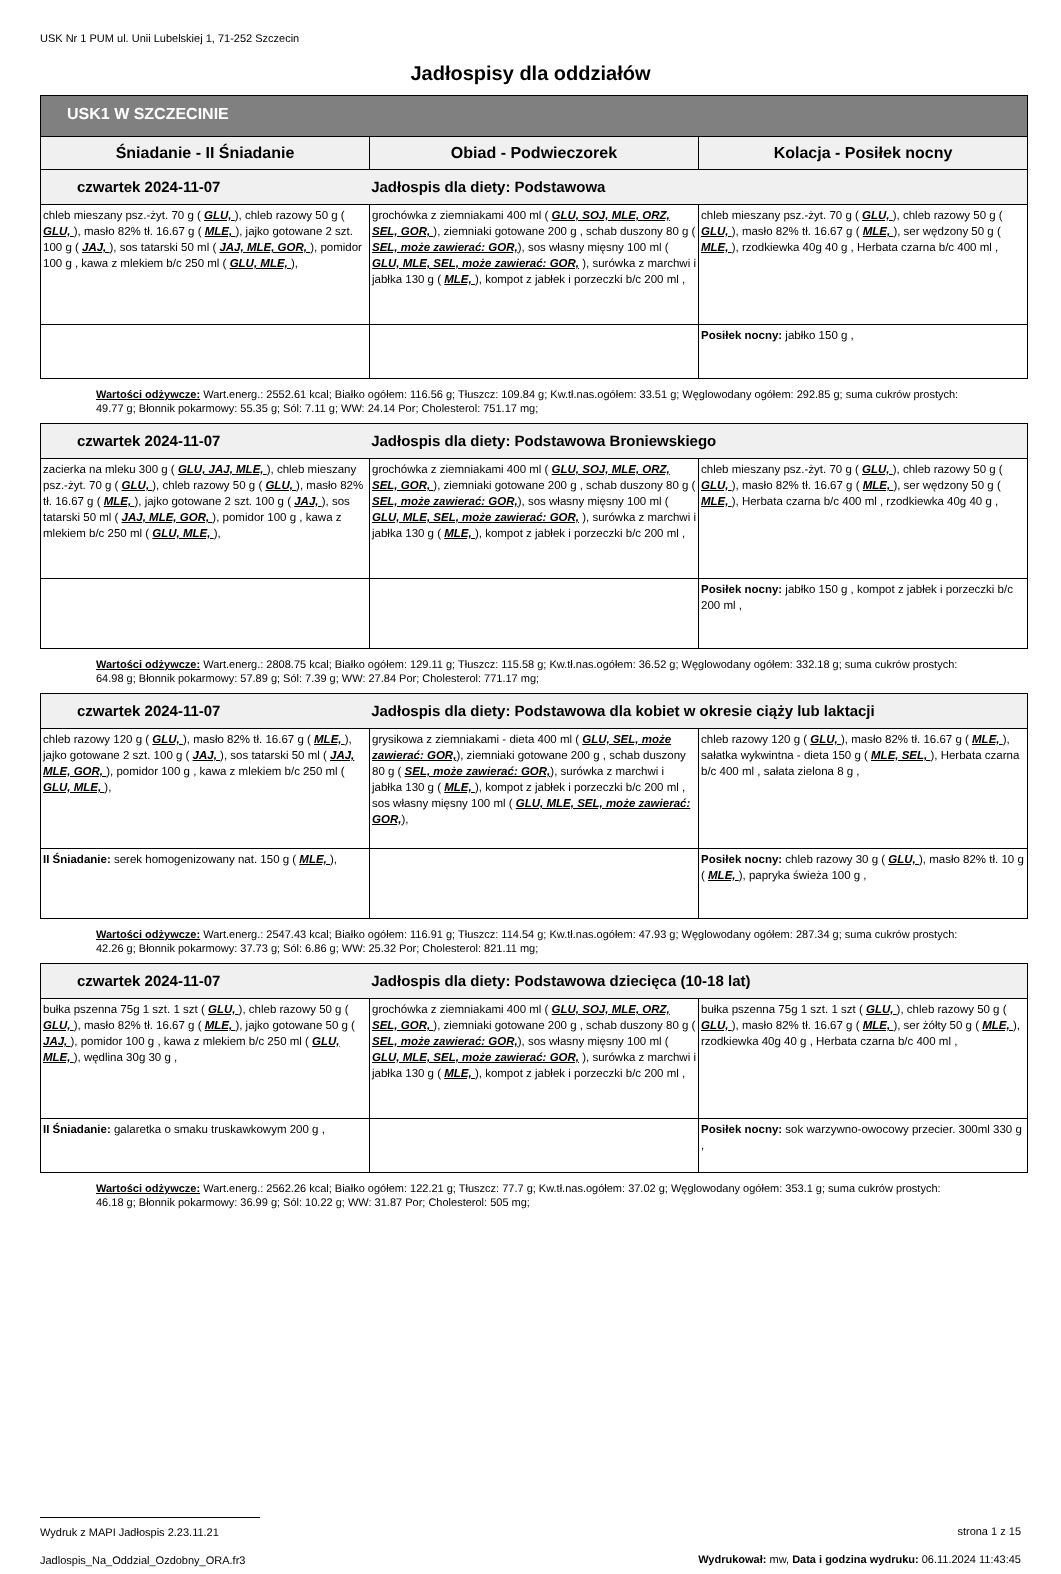USK Nr 1 PUM ul. Unii Lubelskiej 1, 71-252 Szczecin
Jadłospisy dla oddziałów
| USK1 W SZCZECINIE | | |
| --- | --- | --- |
| Śniadanie - II Śniadanie | Obiad - Podwieczorek | Kolacja - Posiłek nocny |
| czwartek 2024-11-07 Jadłospis dla diety: Podstawowa | | |
| chleb mieszany psz.-żyt. 70 g ( GLU, ), chleb razowy 50 g ( GLU, ), masło 82% tł. 16.67 g ( MLE, ), jajko gotowane 2 szt. 100 g ( JAJ, ), sos tatarski 50 ml ( JAJ, MLE, GOR, ), pomidor 100 g , kawa z mlekiem b/c 250 ml ( GLU, MLE, ), | grochówka z ziemniakami 400 ml ( GLU, SOJ, MLE, ORZ, SEL, GOR, ), ziemniaki gotowane 200 g , schab duszony 80 g ( SEL, może zawierać: GOR, ), sos własny mięsny 100 ml ( GLU, MLE, SEL, może zawierać: GOR, ), surówka z marchwi i jabłka 130 g ( MLE, ), kompot z jabłek i porzeczki b/c 200 ml , | chleb mieszany psz.-żyt. 70 g ( GLU, ), chleb razowy 50 g ( GLU, ), masło 82% tł. 16.67 g ( MLE, ), ser wędzony 50 g ( MLE, ), rzodkiewka 40g 40 g , Herbata czarna b/c 400 ml , |
| | | Posiłek nocny: jabłko 150 g , |
Wartości odżywcze: Wart.energ.: 2552.61 kcal; Białko ogółem: 116.56 g; Tłuszcz: 109.84 g; Kw.tł.nas.ogółem: 33.51 g; Węglowodany ogółem: 292.85 g; suma cukrów prostych: 49.77 g; Błonnik pokarmowy: 55.35 g; Sól: 7.11 g; WW: 24.14 Por; Cholesterol: 751.17 mg;
| czwartek 2024-11-07 Jadłospis dla diety: Podstawowa Broniewskiego | | |
| zacierka na mleku 300 g ( GLU, JAJ, MLE, ), chleb mieszany psz.-żyt. 70 g ( GLU, ), chleb razowy 50 g ( GLU, ), masło 82% tł. 16.67 g ( MLE, ), jajko gotowane 2 szt. 100 g ( JAJ, ), sos tatarski 50 ml ( JAJ, MLE, GOR, ), pomidor 100 g , kawa z mlekiem b/c 250 ml ( GLU, MLE, ), | grochówka z ziemniakami 400 ml ( GLU, SOJ, MLE, ORZ, SEL, GOR, ), ziemniaki gotowane 200 g , schab duszony 80 g ( SEL, może zawierać: GOR, ), sos własny mięsny 100 ml ( GLU, MLE, SEL, może zawierać: GOR, ), surówka z marchwi i jabłka 130 g ( MLE, ), kompot z jabłek i porzeczki b/c 200 ml , | chleb mieszany psz.-żyt. 70 g ( GLU, ), chleb razowy 50 g ( GLU, ), masło 82% tł. 16.67 g ( MLE, ), ser wędzony 50 g ( MLE, ), Herbata czarna b/c 400 ml , rzodkiewka 40g 40 g , |
| | | Posiłek nocny: jabłko 150 g , kompot z jabłek i porzeczki b/c 200 ml , |
Wartości odżywcze: Wart.energ.: 2808.75 kcal; Białko ogółem: 129.11 g; Tłuszcz: 115.58 g; Kw.tł.nas.ogółem: 36.52 g; Węglowodany ogółem: 332.18 g; suma cukrów prostych: 64.98 g; Błonnik pokarmowy: 57.89 g; Sól: 7.39 g; WW: 27.84 Por; Cholesterol: 771.17 mg;
| czwartek 2024-11-07 Jadłospis dla diety: Podstawowa dla kobiet w okresie ciąży lub laktacji | | |
| chleb razowy 120 g ( GLU, ), masło 82% tł. 16.67 g ( MLE, ), jajko gotowane 2 szt. 100 g ( JAJ, ), sos tatarski 50 ml ( JAJ, MLE, GOR, ), pomidor 100 g , kawa z mlekiem b/c 250 ml ( GLU, MLE, ), | grysikowa z ziemniakami - dieta 400 ml ( GLU, SEL, może zawierać: GOR, ), ziemniaki gotowane 200 g , schab duszony 80 g ( SEL, może zawierać: GOR, ), surówka z marchwi i jabłka 130 g ( MLE, ), kompot z jabłek i porzeczki b/c 200 ml , sos własny mięsny 100 ml ( GLU, MLE, SEL, może zawierać: GOR, ), | chleb razowy 120 g ( GLU, ), masło 82% tł. 16.67 g ( MLE, ), sałatka wykwintna - dieta 150 g ( MLE, SEL, ), Herbata czarna b/c 400 ml , sałata zielona 8 g , |
| II Śniadanie: serek homogenizowany nat. 150 g ( MLE, ), | | Posiłek nocny: chleb razowy 30 g ( GLU, ), masło 82% tł. 10 g ( MLE, ), papryka świeża 100 g , |
Wartości odżywcze: Wart.energ.: 2547.43 kcal; Białko ogółem: 116.91 g; Tłuszcz: 114.54 g; Kw.tł.nas.ogółem: 47.93 g; Węglowodany ogółem: 287.34 g; suma cukrów prostych: 42.26 g; Błonnik pokarmowy: 37.73 g; Sól: 6.86 g; WW: 25.32 Por; Cholesterol: 821.11 mg;
| czwartek 2024-11-07 Jadłospis dla diety: Podstawowa dziecięca (10-18 lat) | | |
| bułka pszenna 75g 1 szt. 1 szt ( GLU, ), chleb razowy 50 g ( GLU, ), masło 82% tł. 16.67 g ( MLE, ), jajko gotowane 50 g ( JAJ, ), pomidor 100 g , kawa z mlekiem b/c 250 ml ( GLU, MLE, ), wędlina 30g 30 g , | grochówka z ziemniakami 400 ml ( GLU, SOJ, MLE, ORZ, SEL, GOR, ), ziemniaki gotowane 200 g , schab duszony 80 g ( SEL, może zawierać: GOR, ), sos własny mięsny 100 ml ( GLU, MLE, SEL, może zawierać: GOR, ), surówka z marchwi i jabłka 130 g ( MLE, ), kompot z jabłek i porzeczki b/c 200 ml , | bułka pszenna 75g 1 szt. 1 szt ( GLU, ), chleb razowy 50 g ( GLU, ), masło 82% tł. 16.67 g ( MLE, ), ser żółty 50 g ( MLE, ), rzodkiewka 40g 40 g , Herbata czarna b/c 400 ml , |
| II Śniadanie: galaretka o smaku truskawkowym 200 g , | | Posiłek nocny: sok warzywno-owocowy przecier. 300ml 330 g , |
Wartości odżywcze: Wart.energ.: 2562.26 kcal; Białko ogółem: 122.21 g; Tłuszcz: 77.7 g; Kw.tł.nas.ogółem: 37.02 g; Węglowodany ogółem: 353.1 g; suma cukrów prostych: 46.18 g; Błonnik pokarmowy: 36.99 g; Sól: 10.22 g; WW: 31.87 Por; Cholesterol: 505 mg;
Wydruk z MAPI Jadłospis 2.23.11.21
Jadlospis_Na_Oddzial_Ozdobny_ORA.fr3
strona 1 z 15
Wydrukował: mw, Data i godzina wydruku: 06.11.2024 11:43:45